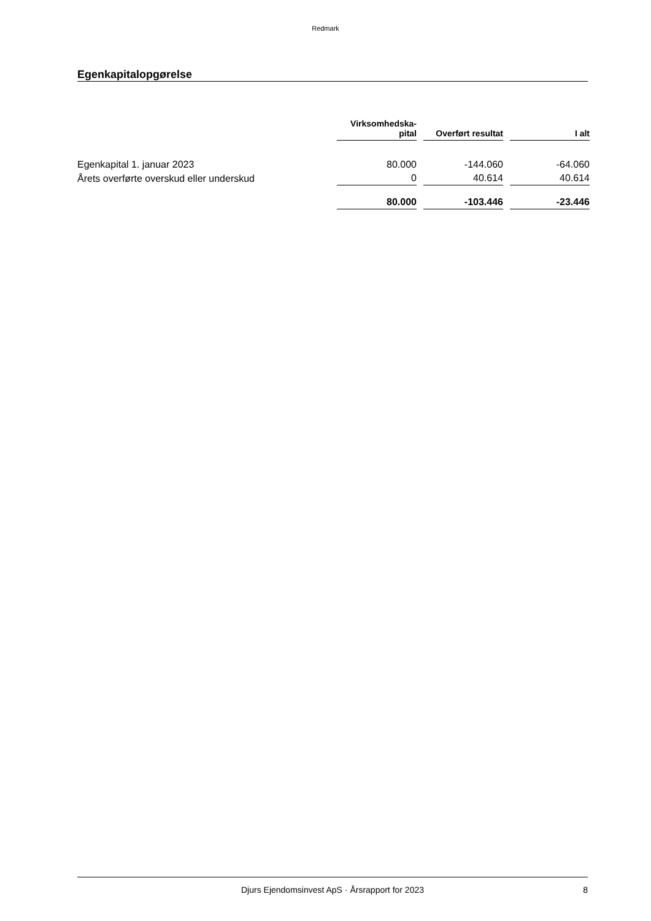Redmark
Egenkapitalopgørelse
| | Virksomhedska- pital | | Overført resultat | | I alt |
| --- | --- | --- | --- | --- | --- |
| Egenkapital 1. januar 2023 | 80.000 | | -144.060 | | -64.060 |
| Årets overførte overskud eller underskud | 0 | | 40.614 | | 40.614 |
| | 80.000 | | -103.446 | | -23.446 |
Djurs Ejendomsinvest ApS · Årsrapport for 2023 8